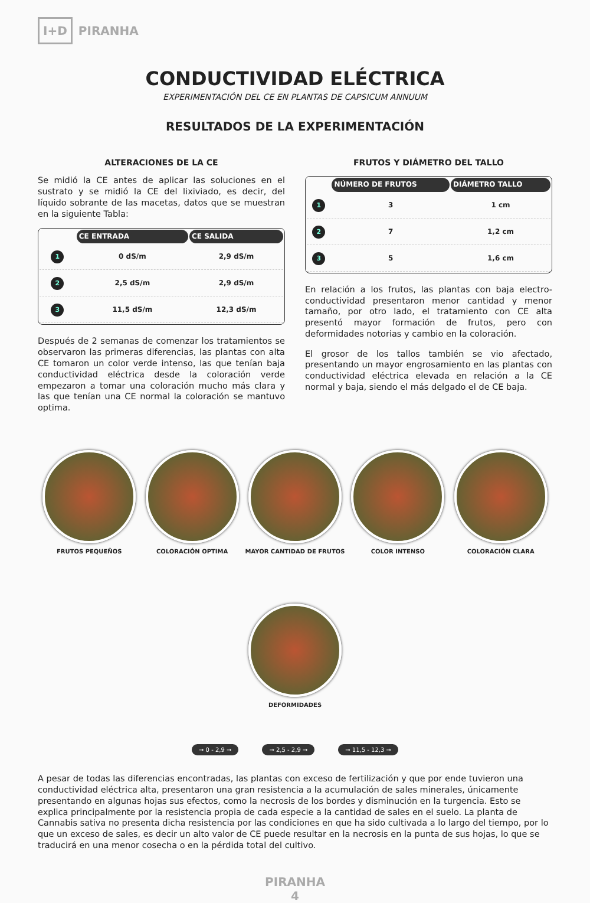I+D PIRANHA
CONDUCTIVIDAD ELÉCTRICA
EXPERIMENTACIÓN DEL CE EN PLANTAS DE CAPSICUM ANNUUM
RESULTADOS DE LA EXPERIMENTACIÓN
ALTERACIONES DE LA CE
Se midió la CE antes de aplicar las soluciones en el sustrato y se midió la CE del lixiviado, es decir, del líquido sobrante de las macetas, datos que se muestran en la siguiente Tabla:
| | CE ENTRADA | CE SALIDA |
| --- | --- | --- |
| 1 | 0 dS/m | 2,9 dS/m |
| 2 | 2,5 dS/m | 2,9 dS/m |
| 3 | 11,5 dS/m | 12,3 dS/m |
Después de 2 semanas de comenzar los tratamientos se observaron las primeras diferencias, las plantas con alta CE tomaron un color verde intenso, las que tenían baja conductividad eléctrica desde la coloración verde empezaron a tomar una coloración mucho más clara y las que tenían una CE normal la coloración se mantuvo optima.
FRUTOS Y DIÁMETRO DEL TALLO
| | NÚMERO DE FRUTOS | DIÁMETRO TALLO |
| --- | --- | --- |
| 1 | 3 | 1 cm |
| 2 | 7 | 1,2 cm |
| 3 | 5 | 1,6 cm |
En relación a los frutos, las plantas con baja electro-conductividad presentaron menor cantidad y menor tamaño, por otro lado, el tratamiento con CE alta presentó mayor formación de frutos, pero con deformidades notorias y cambio en la coloración.
El grosor de los tallos también se vio afectado, presentando un mayor engrosamiento en las plantas con conductividad eléctrica elevada en relación a la CE normal y baja, siendo el más delgado el de CE baja.
FRUTOS PEQUEÑOS
COLORACIÓN OPTIMA
MAYOR CANTIDAD DE FRUTOS
COLOR INTENSO
COLORACIÓN CLARA
DEFORMIDADES
→ 0 - 2,9 → → 2,5 - 2,9 → → 11,5 - 12,3 →
A pesar de todas las diferencias encontradas, las plantas con exceso de fertilización y que por ende tuvieron una conductividad eléctrica alta, presentaron una gran resistencia a la acumulación de sales minerales, únicamente presentando en algunas hojas sus efectos, como la necrosis de los bordes y disminución en la turgencia. Esto se explica principalmente por la resistencia propia de cada especie a la cantidad de sales en el suelo. La planta de Cannabis sativa no presenta dicha resistencia por las condiciones en que ha sido cultivada a lo largo del tiempo, por lo que un exceso de sales, es decir un alto valor de CE puede resultar en la necrosis en la punta de sus hojas, lo que se traducirá en una menor cosecha o en la pérdida total del cultivo.
PIRANHA
4